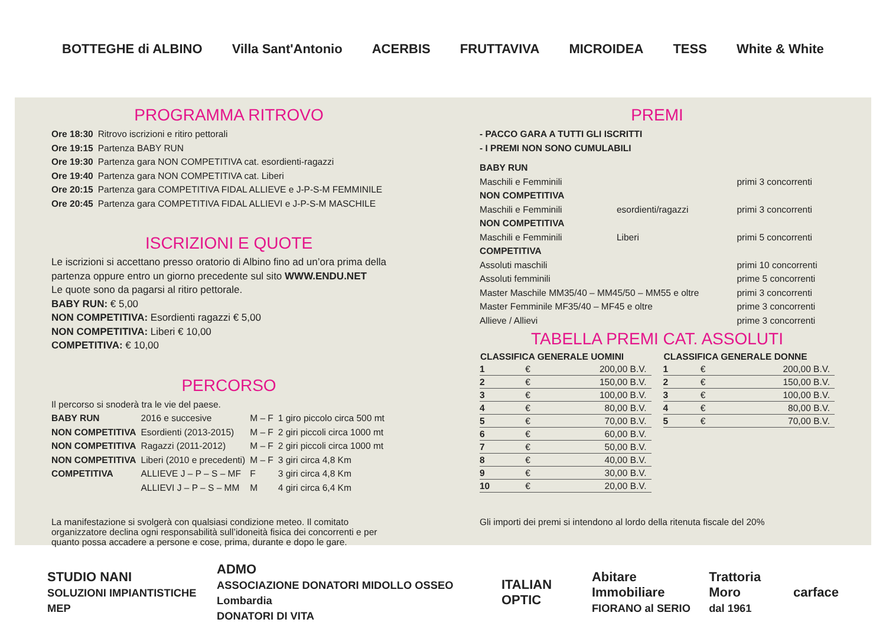BOTTEGHE di ALBINO Villa Sant'Antonio ACERBIS FRUTTAVIVA MICROIDEA TESS White & White
PROGRAMMA RITROVO
| Ore 18:30 | Ritrovo iscrizioni e ritiro pettorali |
| Ore 19:15 | Partenza BABY RUN |
| Ore 19:30 | Partenza gara NON COMPETITIVA cat. esordienti-ragazzi |
| Ore 19:40 | Partenza gara NON COMPETITIVA cat. Liberi |
| Ore 20:15 | Partenza gara COMPETITIVA FIDAL ALLIEVE e J-P-S-M FEMMINILE |
| Ore 20:45 | Partenza gara COMPETITIVA FIDAL ALLIEVI e J-P-S-M MASCHILE |
ISCRIZIONI E QUOTE
Le iscrizioni si accettano presso oratorio di Albino fino ad un’ora prima della partenza oppure entro un giorno precedente sul sito WWW.ENDU.NET
Le quote sono da pagarsi al ritiro pettorale.
BABY RUN: € 5,00
NON COMPETITIVA: Esordienti ragazzi € 5,00
NON COMPETITIVA: Liberi € 10,00
COMPETITIVA: € 10,00
PERCORSO
Il percorso si snoderà tra le vie del paese.
| BABY RUN | 2016 e succesive | M – F | 1 giro piccolo circa 500 mt |
| NON COMPETITIVA | Esordienti (2013-2015) | M – F | 2 giri piccoli circa 1000 mt |
| NON COMPETITIVA | Ragazzi (2011-2012) | M – F | 2 giri piccoli circa 1000 mt |
| NON COMPETITIVA | Liberi (2010 e precedenti) | M – F | 3 giri circa 4,8 Km |
| COMPETITIVA | ALLIEVE J – P – S – MF | F | 3 giri circa 4,8 Km |
| | ALLIEVI J – P – S – MM | M | 4 giri circa 6,4 Km |
La manifestazione si svolgerà con qualsiasi condizione meteo. Il comitato organizzatore declina ogni responsabilità sull’idoneità fisica dei concorrenti e per quanto possa accadere a persone e cose, prima, durante e dopo le gare.
PREMI
- PACCO GARA A TUTTI GLI ISCRITTI
- I PREMI NON SONO CUMULABILI
| BABY RUN | | |
| Maschili e Femminili | | primi 3 concorrenti |
| NON COMPETITIVA | | |
| Maschili e Femminili | esordienti/ragazzi | primi 3 concorrenti |
| NON COMPETITIVA | | |
| Maschili e Femminili | Liberi | primi 5 concorrenti |
| COMPETITIVA | | |
| Assoluti maschili | | primi 10 concorrenti |
| Assoluti femminili | | prime 5 concorrenti |
| Master Maschile MM35/40 – MM45/50 – MM55 e oltre | | primi 3 concorrenti |
| Master Femminile MF35/40 – MF45 e oltre | | prime 3 concorrenti |
| Allieve / Allievi | | prime 3 concorrenti |
TABELLA PREMI CAT. ASSOLUTI
| CLASSIFICA GENERALE UOMINI | | |
| --- | --- | --- |
| 1 | € | 200,00 B.V. |
| 2 | € | 150,00 B.V. |
| 3 | € | 100,00 B.V. |
| 4 | € | 80,00 B.V. |
| 5 | € | 70,00 B.V. |
| 6 | € | 60,00 B.V. |
| 7 | € | 50,00 B.V. |
| 8 | € | 40,00 B.V. |
| 9 | € | 30,00 B.V. |
| 10 | € | 20,00 B.V. |
| CLASSIFICA GENERALE DONNE | | |
| --- | --- | --- |
| 1 | € | 200,00 B.V. |
| 2 | € | 150,00 B.V. |
| 3 | € | 100,00 B.V. |
| 4 | € | 80,00 B.V. |
| 5 | € | 70,00 B.V. |
Gli importi dei premi si intendono al lordo della ritenuta fiscale del 20%
STUDIO NANI
SOLUZIONI IMPIANTISTICHE MEP ADMO
ASSOCIAZIONE DONATORI MIDOLLO OSSEO Lombardia
DONATORI DI VITA ITALIAN OPTIC Abitare Immobiliare
FIORANO al SERIO Trattoria Moro
dal 1961 carface